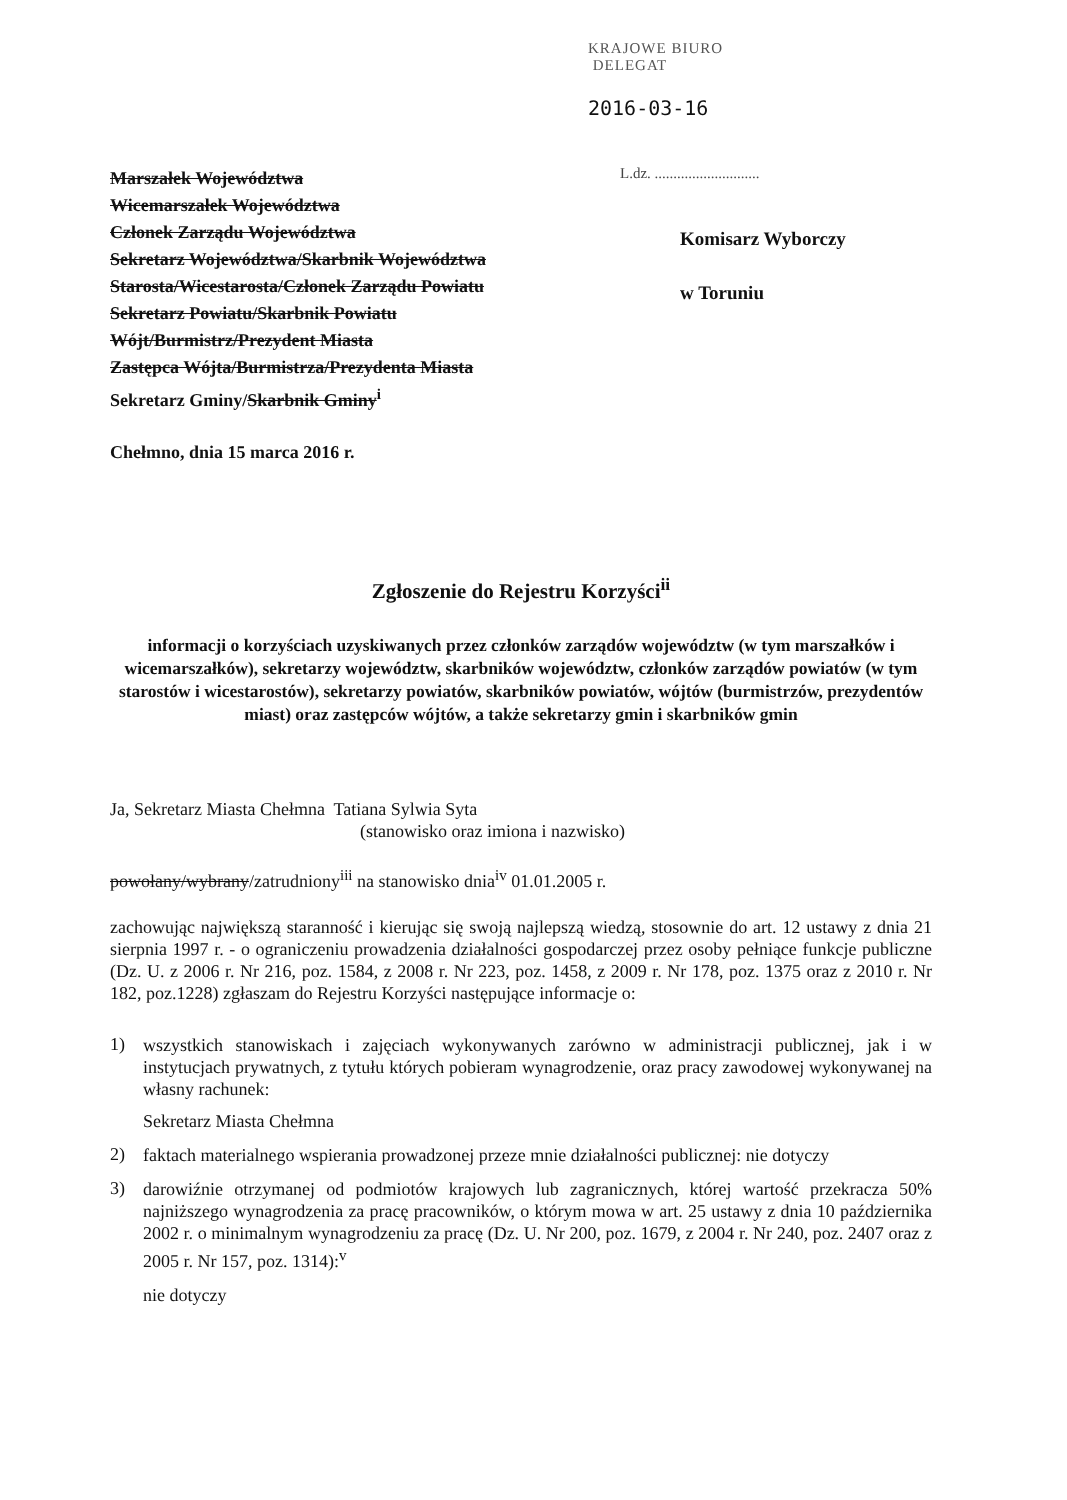KRAJOWE BIURO
DELEGAT
2016-03-16
Marszałek Województwa
Wicemarszałek Województwa
Członek Zarządu Województwa
Sekretarz Województwa/Skarbnik Województwa
Starosta/Wicestarosta/Członek Zarządu Powiatu
Sekretarz Powiatu/Skarbnik Powiatu
Wójt/Burmistrz/Prezydent Miasta
Zastępca Wójta/Burmistrza/Prezydenta Miasta
Sekretarz Gminy/Skarbnik Gminy<sup>i</sup>
Chełmno, dnia 15 marca 2016 r.
L.dz. ............................
Komisarz Wyborczy
w Toruniu
Zgłoszenie do Rejestru Korzyści<sup>ii</sup>
informacji o korzyściach uzyskiwanych przez członków zarządów województw (w tym marszałków i wicemarszałków), sekretarzy województw, skarbników województw, członków zarządów powiatów (w tym starostów i wicestarostów), sekretarzy powiatów, skarbników powiatów, wójtów (burmistrzów, prezydentów miast) oraz zastępców wójtów, a także sekretarzy gmin i skarbników gmin
Ja, Sekretarz Miasta Chełmna Tatiana Sylwia Syta
(stanowisko oraz imiona i nazwisko)
powołany/wybrany/zatrudniony<sup>iii</sup> na stanowisko dnia<sup>iv</sup> 01.01.2005 r.
zachowując największą staranność i kierując się swoją najlepszą wiedzą, stosownie do art. 12 ustawy z dnia 21 sierpnia 1997 r. - o ograniczeniu prowadzenia działalności gospodarczej przez osoby pełniące funkcje publiczne (Dz. U. z 2006 r. Nr 216, poz. 1584, z 2008 r. Nr 223, poz. 1458, z 2009 r. Nr 178, poz. 1375 oraz z 2010 r. Nr 182, poz.1228) zgłaszam do Rejestru Korzyści następujące informacje o:
1)
wszystkich stanowiskach i zajęciach wykonywanych zarówno w administracji publicznej, jak i w instytucjach prywatnych, z tytułu których pobieram wynagrodzenie, oraz pracy zawodowej wykonywanej na własny rachunek:
Sekretarz Miasta Chełmna
2)
faktach materialnego wspierania prowadzonej przeze mnie działalności publicznej: nie dotyczy
3)
darowiźnie otrzymanej od podmiotów krajowych lub zagranicznych, której wartość przekracza 50% najniższego wynagrodzenia za pracę pracowników, o którym mowa w art. 25 ustawy z dnia 10 października 2002 r. o minimalnym wynagrodzeniu za pracę (Dz. U. Nr 200, poz. 1679, z 2004 r. Nr 240, poz. 2407 oraz z 2005 r. Nr 157, poz. 1314):<sup>v</sup>
nie dotyczy